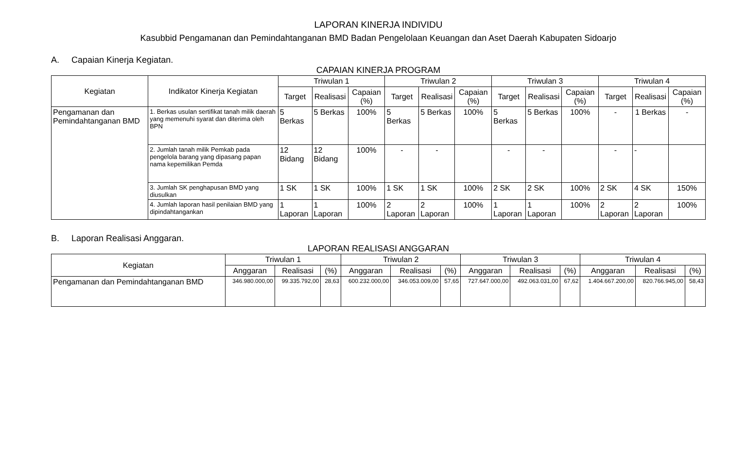LAPORAN KINERJA INDIVIDU
Kasubbid Pengamanan dan Pemindahtanganan BMD Badan Pengelolaan Keuangan dan Aset Daerah Kabupaten Sidoarjo
A. Capaian Kinerja Kegiatan.
CAPAIAN KINERJA PROGRAM
| Kegiatan | Indikator Kinerja Kegiatan | Triwulan 1 | | | Triwulan 2 | | | Triwulan 3 | | | Triwulan 4 | | |
| --- | --- | --- | --- | --- | --- | --- | --- | --- | --- | --- | --- | --- | --- |
| | | Target | Realisasi | Capaian (%) | Target | Realisasi | Capaian (%) | Target | Realisasi | Capaian (%) | Target | Realisasi | Capaian (%) |
| Pengamanan dan Pemindahtanganan BMD | 1. Berkas usulan sertifikat tanah milik daerah yang memenuhi syarat dan diterima oleh BPN | 5 Berkas | 5 Berkas | 100% | 5 Berkas | 5 Berkas | 100% | 5 Berkas | 5 Berkas | 100% | - | 1 Berkas | - |
| | 2. Jumlah tanah milik Pemkab pada pengelola barang yang dipasang papan nama kepemilikan Pemda | 12 Bidang | 12 Bidang | 100% | - | - | | - | - | | - | - | |
| | 3. Jumlah SK penghapusan BMD yang diusulkan | 1 SK | 1 SK | 100% | 1 SK | 1 SK | 100% | 2 SK | 2 SK | 100% | 2 SK | 4 SK | 150% |
| | 4. Jumlah laporan hasil penilaian BMD yang dipindahtangankan | 1 Laporan | 1 Laporan | 100% | 2 Laporan | 2 Laporan | 100% | 1 Laporan | 1 Laporan | 100% | 2 Laporan | 2 Laporan | 100% |
B. Laporan Realisasi Anggaran.
LAPORAN REALISASI ANGGARAN
| Kegiatan | Triwulan 1 | | | Triwulan 2 | | | Triwulan 3 | | | Triwulan 4 | | |
| --- | --- | --- | --- | --- | --- | --- | --- | --- | --- | --- | --- | --- |
| | Anggaran | Realisasi | (%) | Anggaran | Realisasi | (%) | Anggaran | Realisasi | (%) | Anggaran | Realisasi | (%) |
| Pengamanan dan Pemindahtanganan BMD | 346.980.000,00 | 99.335.792,00 | 28,63 | 600.232.000,00 | 346.053.009,00 | 57,65 | 727.647.000,00 | 492.063.031,00 | 67,62 | 1.404.667.200,00 | 820.766.945,00 | 58,43 |